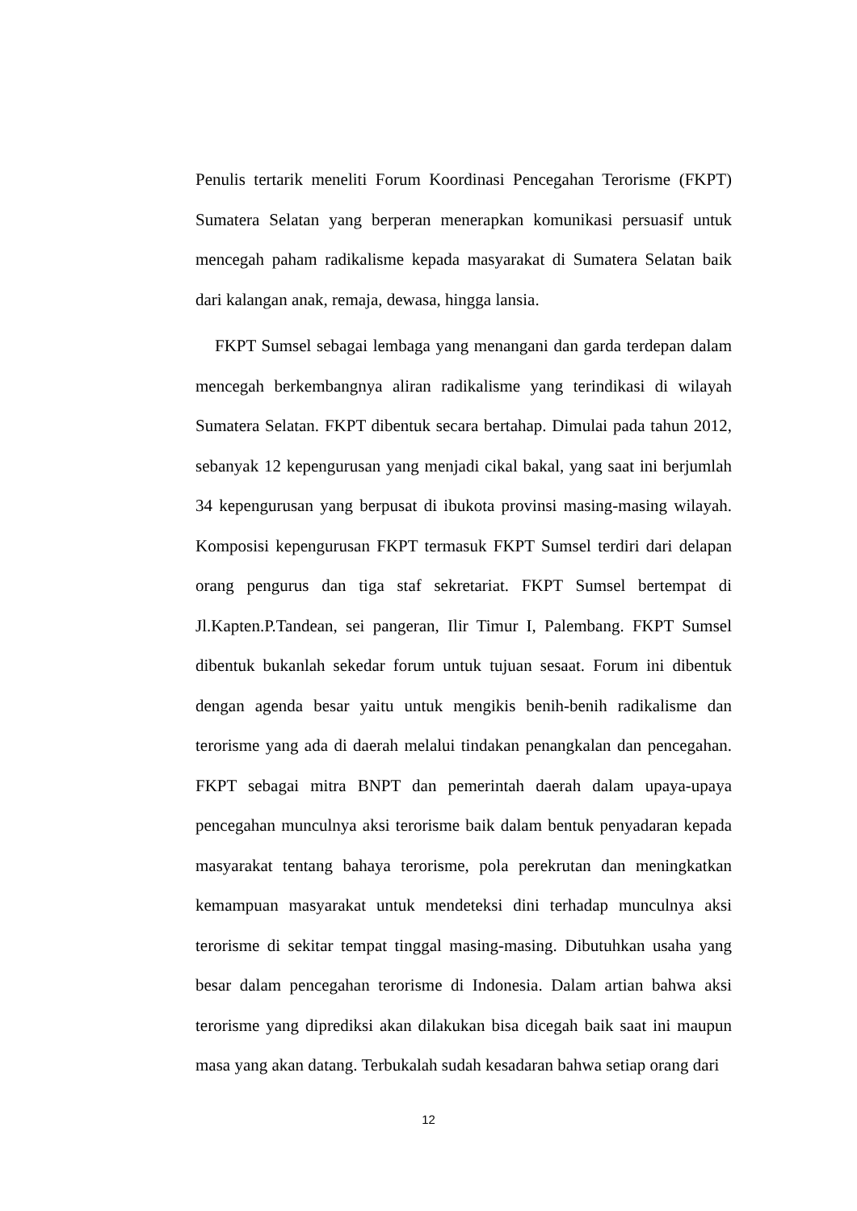Penulis tertarik meneliti Forum Koordinasi Pencegahan Terorisme (FKPT) Sumatera Selatan yang berperan menerapkan komunikasi persuasif untuk mencegah paham radikalisme kepada masyarakat di Sumatera Selatan baik dari kalangan anak, remaja, dewasa, hingga lansia.
FKPT Sumsel sebagai lembaga yang menangani dan garda terdepan dalam mencegah berkembangnya aliran radikalisme yang terindikasi di wilayah Sumatera Selatan. FKPT dibentuk secara bertahap. Dimulai pada tahun 2012, sebanyak 12 kepengurusan yang menjadi cikal bakal, yang saat ini berjumlah 34 kepengurusan yang berpusat di ibukota provinsi masing-masing wilayah. Komposisi kepengurusan FKPT termasuk FKPT Sumsel terdiri dari delapan orang pengurus dan tiga staf sekretariat. FKPT Sumsel bertempat di Jl.Kapten.P.Tandean, sei pangeran, Ilir Timur I, Palembang. FKPT Sumsel dibentuk bukanlah sekedar forum untuk tujuan sesaat. Forum ini dibentuk dengan agenda besar yaitu untuk mengikis benih-benih radikalisme dan terorisme yang ada di daerah melalui tindakan penangkalan dan pencegahan. FKPT sebagai mitra BNPT dan pemerintah daerah dalam upaya-upaya pencegahan munculnya aksi terorisme baik dalam bentuk penyadaran kepada masyarakat tentang bahaya terorisme, pola perekrutan dan meningkatkan kemampuan masyarakat untuk mendeteksi dini terhadap munculnya aksi terorisme di sekitar tempat tinggal masing-masing. Dibutuhkan usaha yang besar dalam pencegahan terorisme di Indonesia. Dalam artian bahwa aksi terorisme yang diprediksi akan dilakukan bisa dicegah baik saat ini maupun masa yang akan datang. Terbukalah sudah kesadaran bahwa setiap orang dari
12